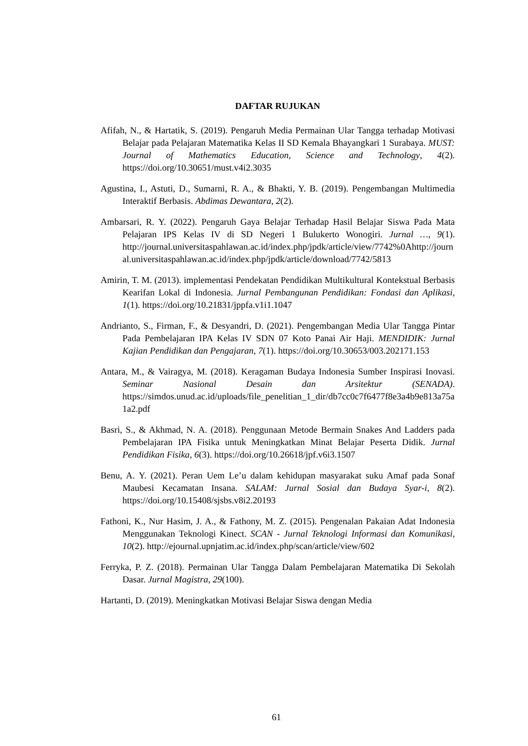DAFTAR RUJUKAN
Afifah, N., & Hartatik, S. (2019). Pengaruh Media Permainan Ular Tangga terhadap Motivasi Belajar pada Pelajaran Matematika Kelas II SD Kemala Bhayangkari 1 Surabaya. MUST: Journal of Mathematics Education, Science and Technology, 4(2). https://doi.org/10.30651/must.v4i2.3035
Agustina, I., Astuti, D., Sumarni, R. A., & Bhakti, Y. B. (2019). Pengembangan Multimedia Interaktif Berbasis. Abdimas Dewantara, 2(2).
Ambarsari, R. Y. (2022). Pengaruh Gaya Belajar Terhadap Hasil Belajar Siswa Pada Mata Pelajaran IPS Kelas IV di SD Negeri 1 Bulukerto Wonogiri. Jurnal …, 9(1). http://journal.universitaspahlawan.ac.id/index.php/jpdk/article/view/7742%0Ahttp://journal.universitaspahlawan.ac.id/index.php/jpdk/article/download/7742/5813
Amirin, T. M. (2013). implementasi Pendekatan Pendidikan Multikultural Kontekstual Berbasis Kearifan Lokal di Indonesia. Jurnal Pembangunan Pendidikan: Fondasi dan Aplikasi, 1(1). https://doi.org/10.21831/jppfa.v1i1.1047
Andrianto, S., Firman, F., & Desyandri, D. (2021). Pengembangan Media Ular Tangga Pintar Pada Pembelajaran IPA Kelas IV SDN 07 Koto Panai Air Haji. MENDIDIK: Jurnal Kajian Pendidikan dan Pengajaran, 7(1). https://doi.org/10.30653/003.202171.153
Antara, M., & Vairagya, M. (2018). Keragaman Budaya Indonesia Sumber Inspirasi Inovasi. Seminar Nasional Desain dan Arsitektur (SENADA). https://simdos.unud.ac.id/uploads/file_penelitian_1_dir/db7cc0c7f6477f8e3a4b9e813a75a1a2.pdf
Basri, S., & Akhmad, N. A. (2018). Penggunaan Metode Bermain Snakes And Ladders pada Pembelajaran IPA Fisika untuk Meningkatkan Minat Belajar Peserta Didik. Jurnal Pendidikan Fisika, 6(3). https://doi.org/10.26618/jpf.v6i3.1507
Benu, A. Y. (2021). Peran Uem Le’u dalam kehidupan masyarakat suku Amaf pada Sonaf Maubesi Kecamatan Insana. SALAM: Jurnal Sosial dan Budaya Syar-i, 8(2). https://doi.org/10.15408/sjsbs.v8i2.20193
Fathoni, K., Nur Hasim, J. A., & Fathony, M. Z. (2015). Pengenalan Pakaian Adat Indonesia Menggunakan Teknologi Kinect. SCAN - Jurnal Teknologi Informasi dan Komunikasi, 10(2). http://ejournal.upnjatim.ac.id/index.php/scan/article/view/602
Ferryka, P. Z. (2018). Permainan Ular Tangga Dalam Pembelajaran Matematika Di Sekolah Dasar. Jurnal Magistra, 29(100).
Hartanti, D. (2019). Meningkatkan Motivasi Belajar Siswa dengan Media
61